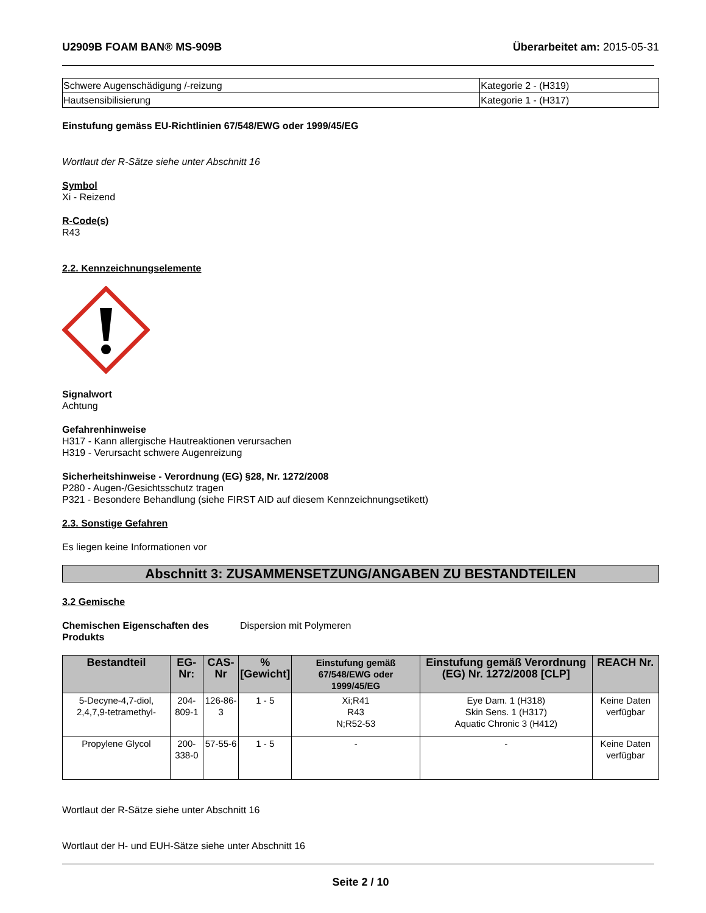U2909B FOAM BAN® MS-909B Überarbeitet am: 2015-05-31
| Schwere Augenschädigung /-reizung | Kategorie 2 - (H319) |
| Hautsensibilisierung | Kategorie 1 - (H317) |
Einstufung gemäss EU-Richtlinien 67/548/EWG oder 1999/45/EG
Wortlaut der R-Sätze siehe unter Abschnitt 16
Symbol
Xi - Reizend
R-Code(s)
R43
2.2. Kennzeichnungselemente
Signalwort
Achtung
Gefahrenhinweise
H317 - Kann allergische Hautreaktionen verursachen
H319 - Verursacht schwere Augenreizung
Sicherheitshinweise - Verordnung (EG) §28, Nr. 1272/2008
P280 - Augen-/Gesichtsschutz tragen
P321 - Besondere Behandlung (siehe FIRST AID auf diesem Kennzeichnungsetikett)
2.3. Sonstige Gefahren
Es liegen keine Informationen vor
Abschnitt 3: ZUSAMMENSETZUNG/ANGABEN ZU BESTANDTEILEN
3.2 Gemische
Chemischen Eigenschaften des Produkts
Dispersion mit Polymeren
| Bestandteil | EG-Nr: | CAS-Nr | % [Gewicht] | Einstufung gemäß 67/548/EWG oder 1999/45/EG | Einstufung gemäß Verordnung (EG) Nr. 1272/2008 [CLP] | REACH Nr. |
| --- | --- | --- | --- | --- | --- | --- |
| 5-Decyne-4,7-diol, 2,4,7,9-tetramethyl- | 204-809-1 | 126-86-3 | 1 - 5 | Xi;R41 R43 N;R52-53 | Eye Dam. 1 (H318) Skin Sens. 1 (H317) Aquatic Chronic 3 (H412) | Keine Daten verfügbar |
| Propylene Glycol | 200-338-0 | 57-55-6 | 1 - 5 | - | - | Keine Daten verfügbar |
Wortlaut der R-Sätze siehe unter Abschnitt 16
Wortlaut der H- und EUH-Sätze siehe unter Abschnitt 16
Seite 2 / 10